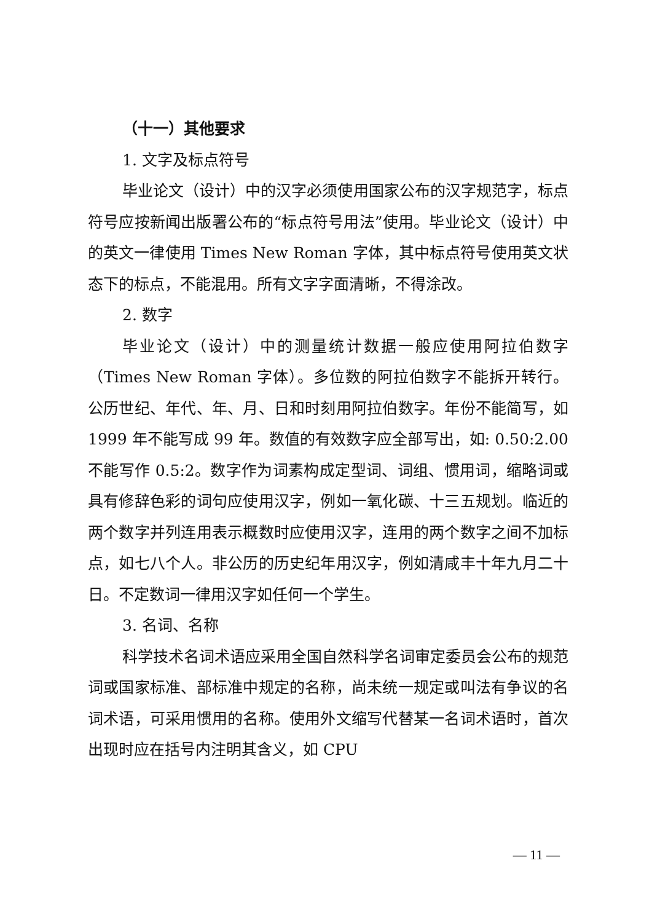（十一）其他要求
1. 文字及标点符号
毕业论文（设计）中的汉字必须使用国家公布的汉字规范字，标点符号应按新闻出版署公布的“标点符号用法”使用。毕业论文（设计）中的英文一律使用 Times New Roman 字体，其中标点符号使用英文状态下的标点，不能混用。所有文字字面清晰，不得涂改。
2. 数字
毕业论文（设计）中的测量统计数据一般应使用阿拉伯数字（Times New Roman 字体）。多位数的阿拉伯数字不能拆开转行。公历世纪、年代、年、月、日和时刻用阿拉伯数字。年份不能简写，如 1999 年不能写成 99 年。数值的有效数字应全部写出，如: 0.50:2.00 不能写作 0.5:2。数字作为词素构成定型词、词组、惯用词，缩略词或具有修辞色彩的词句应使用汉字，例如一氧化碳、十三五规划。临近的两个数字并列连用表示概数时应使用汉字，连用的两个数字之间不加标点，如七八个人。非公历的历史纪年用汉字，例如清咸丰十年九月二十日。不定数词一律用汉字如任何一个学生。
3. 名词、名称
科学技术名词术语应采用全国自然科学名词审定委员会公布的规范词或国家标准、部标准中规定的名称，尚未统一规定或叫法有争议的名词术语，可采用惯用的名称。使用外文缩写代替某一名词术语时，首次出现时应在括号内注明其含义，如 CPU
— 11 —